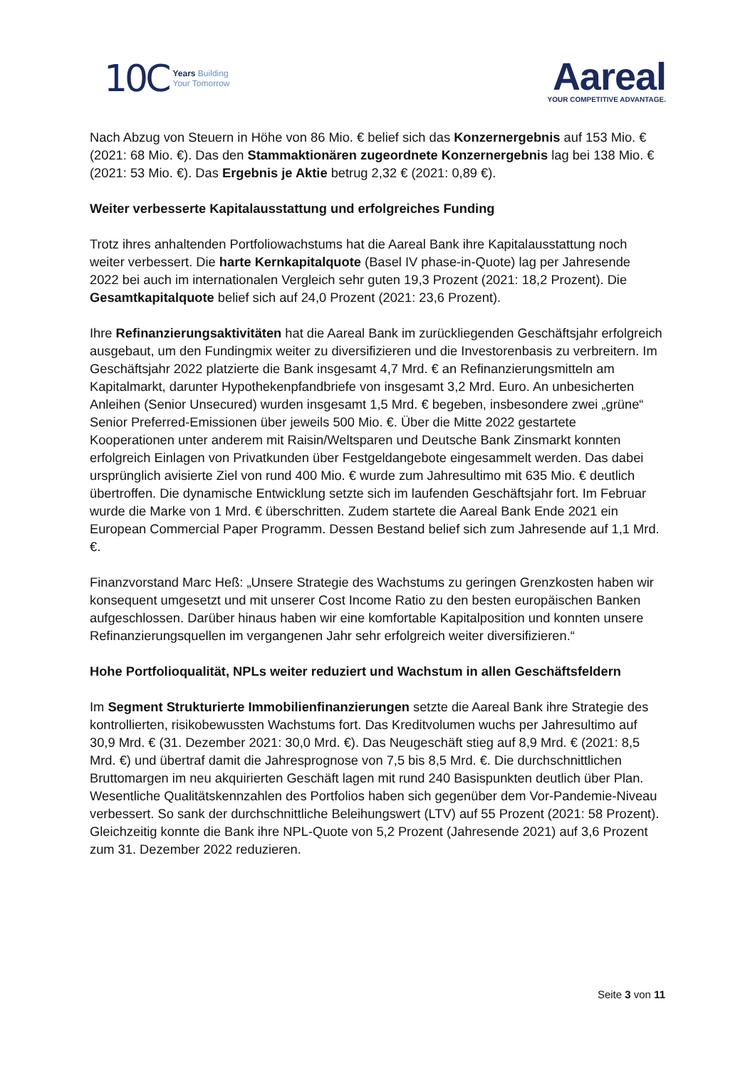10C Years Building
Your Tomorrow
Aareal
YOUR COMPETITIVE ADVANTAGE.
Nach Abzug von Steuern in Höhe von 86 Mio. € belief sich das Konzernergebnis auf 153 Mio. € (2021: 68 Mio. €). Das den Stammaktionären zugeordnete Konzernergebnis lag bei 138 Mio. € (2021: 53 Mio. €). Das Ergebnis je Aktie betrug 2,32 € (2021: 0,89 €).
Weiter verbesserte Kapitalausstattung und erfolgreiches Funding
Trotz ihres anhaltenden Portfoliowachstums hat die Aareal Bank ihre Kapitalausstattung noch weiter verbessert. Die harte Kernkapitalquote (Basel IV phase-in-Quote) lag per Jahresende 2022 bei auch im internationalen Vergleich sehr guten 19,3 Prozent (2021: 18,2 Prozent). Die Gesamtkapitalquote belief sich auf 24,0 Prozent (2021: 23,6 Prozent).
Ihre Refinanzierungsaktivitäten hat die Aareal Bank im zurückliegenden Geschäftsjahr erfolgreich ausgebaut, um den Fundingmix weiter zu diversifizieren und die Investorenbasis zu verbreitern. Im Geschäftsjahr 2022 platzierte die Bank insgesamt 4,7 Mrd. € an Refinanzierungsmitteln am Kapitalmarkt, darunter Hypothekenpfandbriefe von insgesamt 3,2 Mrd. Euro. An unbesicherten Anleihen (Senior Unsecured) wurden insgesamt 1,5 Mrd. € begeben, insbesondere zwei „grüne“ Senior Preferred-Emissionen über jeweils 500 Mio. €. Über die Mitte 2022 gestartete Kooperationen unter anderem mit Raisin/Weltsparen und Deutsche Bank Zinsmarkt konnten erfolgreich Einlagen von Privatkunden über Festgeldangebote eingesammelt werden. Das dabei ursprünglich avisierte Ziel von rund 400 Mio. € wurde zum Jahresultimo mit 635 Mio. € deutlich übertroffen. Die dynamische Entwicklung setzte sich im laufenden Geschäftsjahr fort. Im Februar wurde die Marke von 1 Mrd. € überschritten. Zudem startete die Aareal Bank Ende 2021 ein European Commercial Paper Programm. Dessen Bestand belief sich zum Jahresende auf 1,1 Mrd.€.
Finanzvorstand Marc Heß: „Unsere Strategie des Wachstums zu geringen Grenzkosten haben wir konsequent umgesetzt und mit unserer Cost Income Ratio zu den besten europäischen Banken aufgeschlossen. Darüber hinaus haben wir eine komfortable Kapitalposition und konnten unsere Refinanzierungsquellen im vergangenen Jahr sehr erfolgreich weiter diversifizieren.“
Hohe Portfolioqualität, NPLs weiter reduziert und Wachstum in allen Geschäftsfeldern
Im Segment Strukturierte Immobilienfinanzierungen setzte die Aareal Bank ihre Strategie des kontrollierten, risikobewussten Wachstums fort. Das Kreditvolumen wuchs per Jahresultimo auf 30,9 Mrd. € (31. Dezember 2021: 30,0 Mrd. €). Das Neugeschäft stieg auf 8,9 Mrd. € (2021: 8,5 Mrd. €) und übertraf damit die Jahresprognose von 7,5 bis 8,5 Mrd. €. Die durchschnittlichen Bruttomargen im neu akquirierten Geschäft lagen mit rund 240 Basispunkten deutlich über Plan. Wesentliche Qualitätskennzahlen des Portfolios haben sich gegenüber dem Vor-Pandemie-Niveau verbessert. So sank der durchschnittliche Beleihungswert (LTV) auf 55 Prozent (2021: 58 Prozent). Gleichzeitig konnte die Bank ihre NPL-Quote von 5,2 Prozent (Jahresende 2021) auf 3,6 Prozent zum 31. Dezember 2022 reduzieren.
Seite 3 von 11